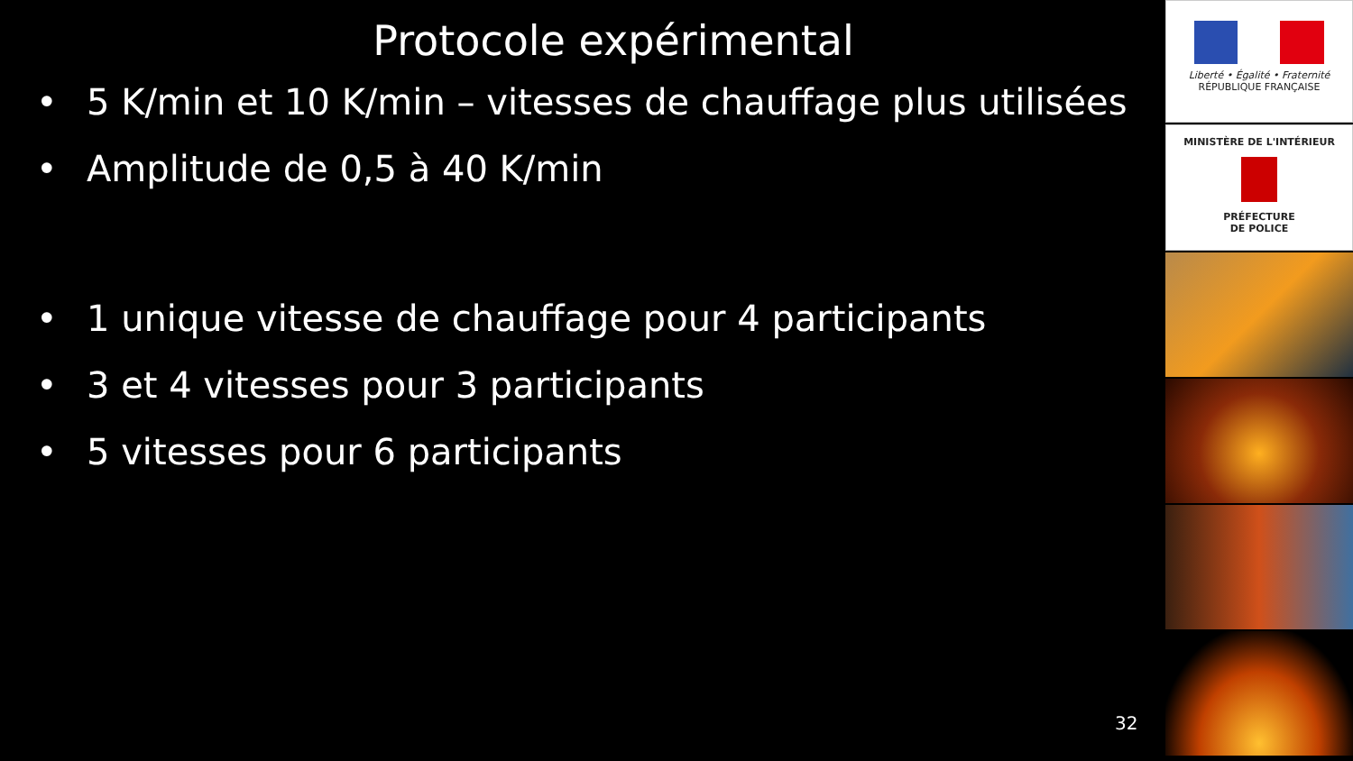Protocole expérimental
• 5 K/min et 10 K/min – vitesses de chauffage plus utilisées
• Amplitude de 0,5 à 40 K/min
• 1 unique vitesse de chauffage pour 4 participants
• 3 et 4 vitesses pour 3 participants
• 5 vitesses pour 6 participants
32
Liberté • Égalité • Fraternité
RÉPUBLIQUE FRANÇAISE
MINISTÈRE DE L'INTÉRIEUR
PRÉFECTURE
DE POLICE